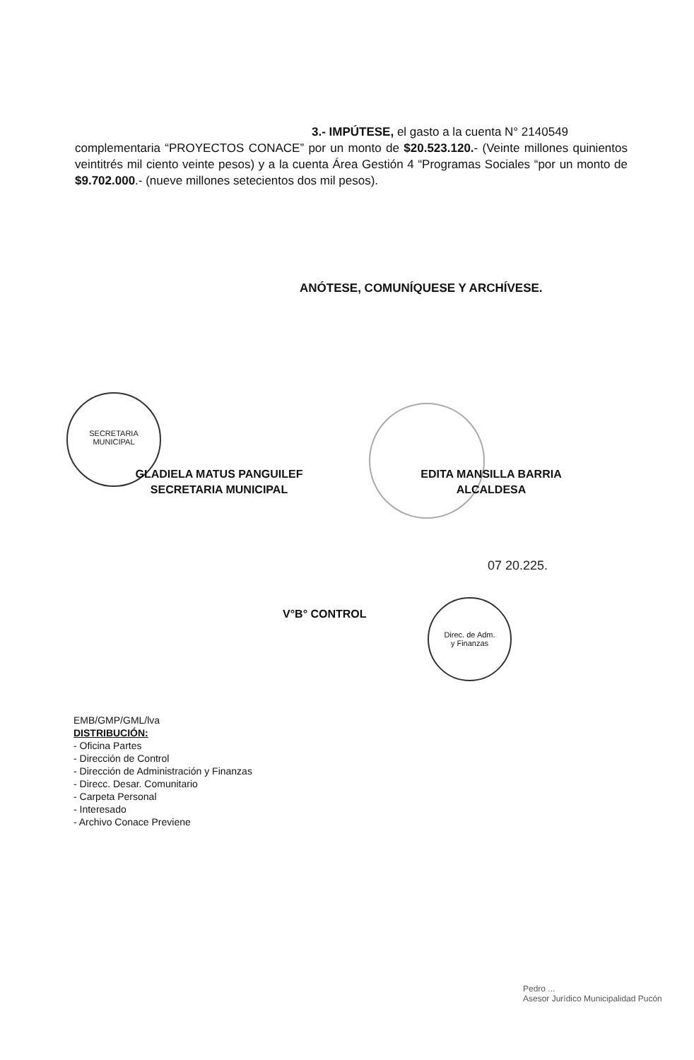3.- IMPÚTESE, el gasto a la cuenta N° 2140549
complementaria “PROYECTOS CONACE” por un monto de $20.523.120.- (Veinte millones quinientos veintitrés mil ciento veinte pesos) y a la cuenta Área Gestión 4 “Programas Sociales “por un monto de $9.702.000.- (nueve millones setecientos dos mil pesos).
ANÓTESE, COMUNÍQUESE Y ARCHÍVESE.
SECRETARIA
MUNICIPAL
GLADIELA MATUS PANGUILEF
SECRETARIA MUNICIPAL
EDITA MANSILLA BARRIA
ALCALDESA
07 20.225.
V°B° CONTROL
Direc. de Adm.
y Finanzas
EMB/GMP/GML/lva
DISTRIBUCIÓN:
- Oficina Partes
- Dirección de Control
- Dirección de Administración y Finanzas
- Direcc. Desar. Comunitario
- Carpeta Personal
- Interesado
- Archivo Conace Previene
Pedro ...
Asesor Jurídico Municipalidad Pucón